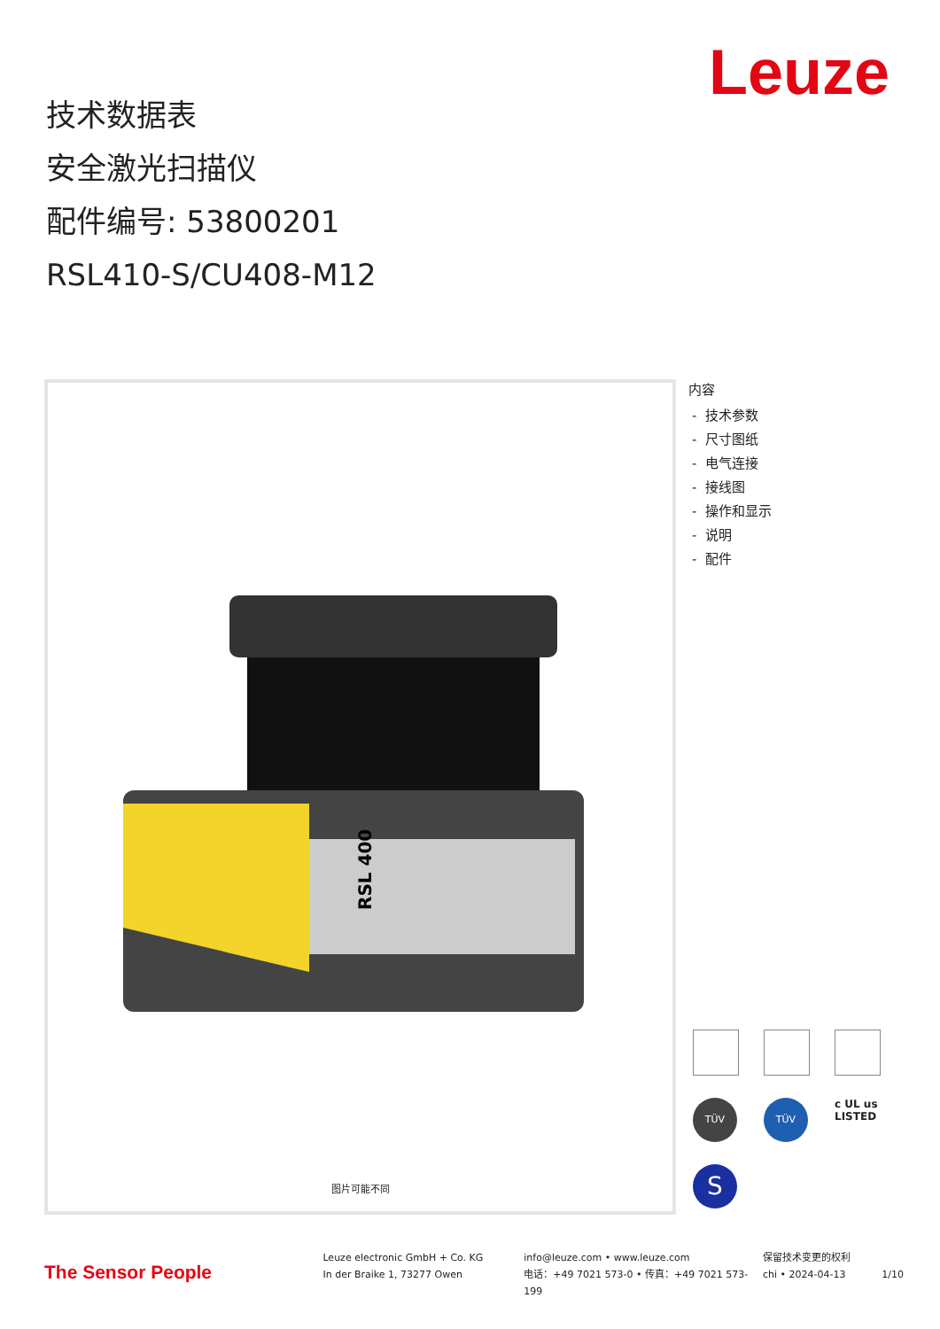Leuze
技术数据表
安全激光扫描仪
配件编号: 53800201
RSL410-S/CU408-M12
RSL 400
图片可能不同
内容
- 技术参数
- 尺寸图纸
- 电气连接
- 接线图
- 操作和显示
- 说明
- 配件
TÜV
TÜV
c UL us
LISTED
S
The Sensor People
Leuze electronic GmbH + Co. KG
In der Braike 1, 73277 Owen
info@leuze.com • www.leuze.com
电话：+49 7021 573-0 • 传真：+49 7021 573-199
保留技术变更的权利
chi • 2024-04-13
1/10